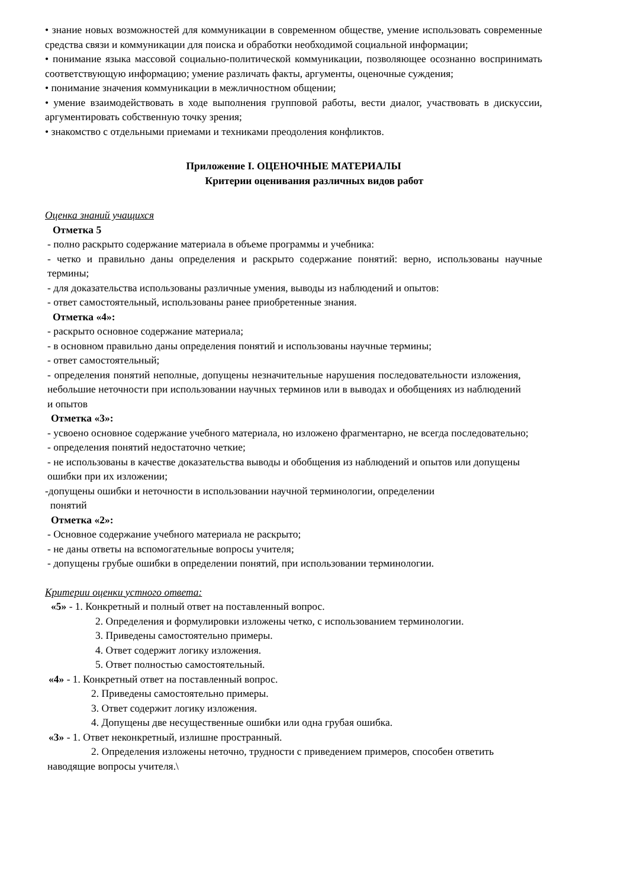• знание новых возможностей для коммуникации в современном обществе, умение использовать современные средства связи и коммуникации для поиска и обработки необходимой социальной информации;
• понимание языка массовой социально-политической коммуникации, позволяющее осознанно воспринимать соответствующую информацию; умение различать факты, аргументы, оценочные суждения;
• понимание значения коммуникации в межличностном общении;
• умение взаимодействовать в ходе выполнения групповой работы, вести диалог, участвовать в дискуссии, аргументировать собственную точку зрения;
• знакомство с отдельными приемами и техниками преодоления конфликтов.
Приложение I. ОЦЕНОЧНЫЕ МАТЕРИАЛЫ
Критерии оценивания различных видов работ
Оценка знаний учащихся
Отметка 5
- полно раскрыто содержание материала в объеме программы и учебника:
- четко и правильно даны определения и раскрыто содержание понятий: верно, использованы научные термины;
- для доказательства использованы различные умения, выводы из наблюдений и опытов:
- ответ самостоятельный, использованы ранее приобретенные знания.
Отметка «4»:
- раскрыто основное содержание материала;
- в основном правильно даны определения понятий и использованы научные термины;
- ответ самостоятельный;
- определения понятий неполные, допущены незначительные нарушения последовательности изложения, небольшие неточности при использовании научных терминов или в выводах и обобщениях из наблюдений и опытов
Отметка «3»:
- усвоено основное содержание учебного материала, но изложено фрагментарно, не всегда последовательно;
- определения понятий недостаточно четкие;
- не использованы в качестве доказательства выводы и обобщения из наблюдений и опытов или допущены ошибки при их изложении;
-допущены ошибки и неточности в использовании научной терминологии, определении
понятий
Отметка «2»:
- Основное содержание учебного материала не раскрыто;
- не даны ответы на вспомогательные вопросы учителя;
- допущены грубые ошибки в определении понятий, при использовании терминологии.
Критерии оценки устного ответа:
«5» - 1. Конкретный и полный ответ на поставленный вопрос.
2. Определения и формулировки изложены четко, с использованием терминологии.
3. Приведены самостоятельно примеры.
4. Ответ содержит логику изложения.
5. Ответ полностью самостоятельный.
«4» - 1. Конкретный ответ на поставленный вопрос.
2. Приведены самостоятельно примеры.
3. Ответ содержит логику изложения.
4. Допущены две несущественные ошибки или одна грубая ошибка.
«3» - 1. Ответ неконкретный, излишне пространный.
2. Определения изложены неточно, трудности с приведением примеров, способен ответить наводящие вопросы учителя.\